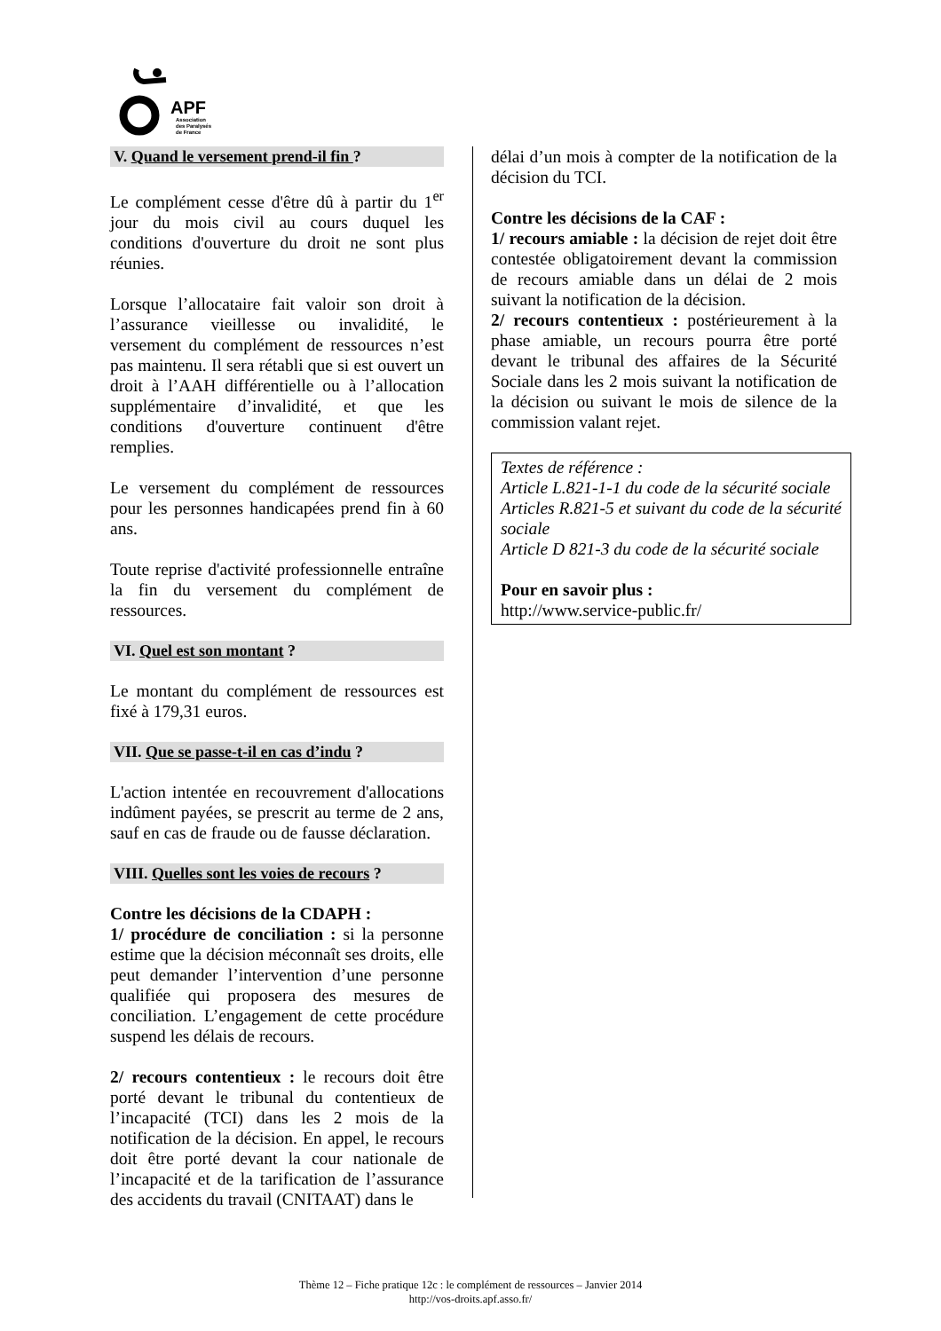APF
Association
des Paralysés
de France
V. Quand le versement prend-il fin ?
Le complément cesse d'être dû à partir du 1<sup>er</sup> jour du mois civil au cours duquel les conditions d'ouverture du droit ne sont plus réunies.
Lorsque l’allocataire fait valoir son droit à l’assurance vieillesse ou invalidité, le versement du complément de ressources n’est pas maintenu. Il sera rétabli que si est ouvert un droit à l’AAH différentielle ou à l’allocation supplémentaire d’invalidité, et que les conditions d'ouverture continuent d'être remplies.
Le versement du complément de ressources pour les personnes handicapées prend fin à 60 ans.
Toute reprise d'activité professionnelle entraîne la fin du versement du complément de ressources.
VI. Quel est son montant ?
Le montant du complément de ressources est fixé à 179,31 euros.
VII. Que se passe-t-il en cas d’indu ?
L'action intentée en recouvrement d'allocations indûment payées, se prescrit au terme de 2 ans, sauf en cas de fraude ou de fausse déclaration.
VIII. Quelles sont les voies de recours ?
Contre les décisions de la CDAPH :
1/ procédure de conciliation : si la personne estime que la décision méconnaît ses droits, elle peut demander l’intervention d’une personne qualifiée qui proposera des mesures de conciliation. L’engagement de cette procédure suspend les délais de recours.
2/ recours contentieux : le recours doit être porté devant le tribunal du contentieux de l’incapacité (TCI) dans les 2 mois de la notification de la décision. En appel, le recours doit être porté devant la cour nationale de l’incapacité et de la tarification de l’assurance des accidents du travail (CNITAAT) dans le
délai d’un mois à compter de la notification de la décision du TCI.
Contre les décisions de la CAF :
1/ recours amiable : la décision de rejet doit être contestée obligatoirement devant la commission de recours amiable dans un délai de 2 mois suivant la notification de la décision.
2/ recours contentieux : postérieurement à la phase amiable, un recours pourra être porté devant le tribunal des affaires de la Sécurité Sociale dans les 2 mois suivant la notification de la décision ou suivant le mois de silence de la commission valant rejet.
Textes de référence :
Article L.821-1-1 du code de la sécurité sociale
Articles R.821-5 et suivant du code de la sécurité sociale
Article D 821-3 du code de la sécurité sociale
Pour en savoir plus :
http://www.service-public.fr/
Thème 12 – Fiche pratique 12c : le complément de ressources – Janvier 2014
http://vos-droits.apf.asso.fr/